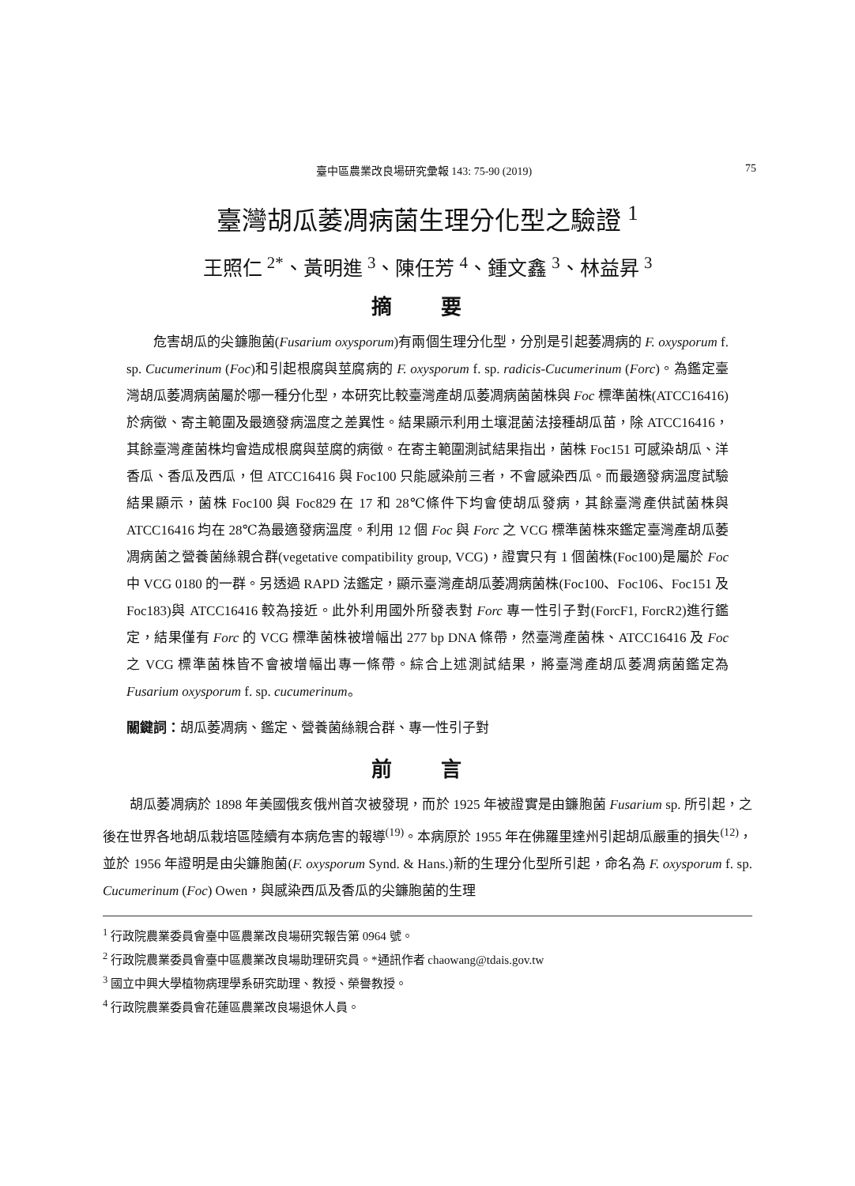臺中區農業改良場研究彙報 143: 75-90 (2019) 75
臺灣胡瓜萎凋病菌生理分化型之驗證 <sup>1</sup>
王照仁 <sup>2*</sup>、黃明進 <sup>3</sup>、陳任芳 <sup>4</sup>、鍾文鑫 <sup>3</sup>、林益昇 <sup>3</sup>
摘 要
危害胡瓜的尖鐮胞菌(Fusarium oxysporum)有兩個生理分化型，分別是引起萎凋病的 F. oxysporum f. sp. Cucumerinum (Foc)和引起根腐與莖腐病的 F. oxysporum f. sp. radicis-Cucumerinum (Forc)。為鑑定臺灣胡瓜萎凋病菌屬於哪一種分化型，本研究比較臺灣產胡瓜萎凋病菌菌株與 Foc 標準菌株(ATCC16416)於病徵、寄主範圍及最適發病溫度之差異性。結果顯示利用土壤混菌法接種胡瓜苗，除 ATCC16416，其餘臺灣產菌株均會造成根腐與莖腐的病徵。在寄主範圍測試結果指出，菌株 Foc151 可感染胡瓜、洋香瓜、香瓜及西瓜，但 ATCC16416 與 Foc100 只能感染前三者，不會感染西瓜。而最適發病溫度試驗結果顯示，菌株 Foc100 與 Foc829 在 17 和 28℃條件下均會使胡瓜發病，其餘臺灣產供試菌株與 ATCC16416 均在 28℃為最適發病溫度。利用 12 個 Foc 與 Forc 之 VCG 標準菌株來鑑定臺灣產胡瓜萎凋病菌之營養菌絲親合群(vegetative compatibility group, VCG)，證實只有 1 個菌株(Foc100)是屬於 Foc 中 VCG 0180 的一群。另透過 RAPD 法鑑定，顯示臺灣產胡瓜萎凋病菌株(Foc100、Foc106、Foc151 及 Foc183)與 ATCC16416 較為接近。此外利用國外所發表對 Forc 專一性引子對(ForcF1, ForcR2)進行鑑定，結果僅有 Forc 的 VCG 標準菌株被增幅出 277 bp DNA 條帶，然臺灣產菌株、ATCC16416 及 Foc 之 VCG 標準菌株皆不會被增幅出專一條帶。綜合上述測試結果，將臺灣產胡瓜萎凋病菌鑑定為 Fusarium oxysporum f. sp. cucumerinum。
關鍵詞：胡瓜萎凋病、鑑定、營養菌絲親合群、專一性引子對
前 言
胡瓜萎凋病於 1898 年美國俄亥俄州首次被發現，而於 1925 年被證實是由鐮胞菌 Fusarium sp. 所引起，之後在世界各地胡瓜栽培區陸續有本病危害的報導<sup>(19)</sup>。本病原於 1955 年在佛羅里達州引起胡瓜嚴重的損失<sup>(12)</sup>，並於 1956 年證明是由尖鐮胞菌(F. oxysporum Synd. & Hans.)新的生理分化型所引起，命名為 F. oxysporum f. sp. Cucumerinum (Foc) Owen，與感染西瓜及香瓜的尖鐮胞菌的生理
<sup>1</sup> 行政院農業委員會臺中區農業改良場研究報告第 0964 號。
<sup>2</sup> 行政院農業委員會臺中區農業改良場助理研究員。*通訊作者 chaowang@tdais.gov.tw
<sup>3</sup> 國立中興大學植物病理學系研究助理、教授、榮譽教授。
<sup>4</sup> 行政院農業委員會花蓮區農業改良場退休人員。